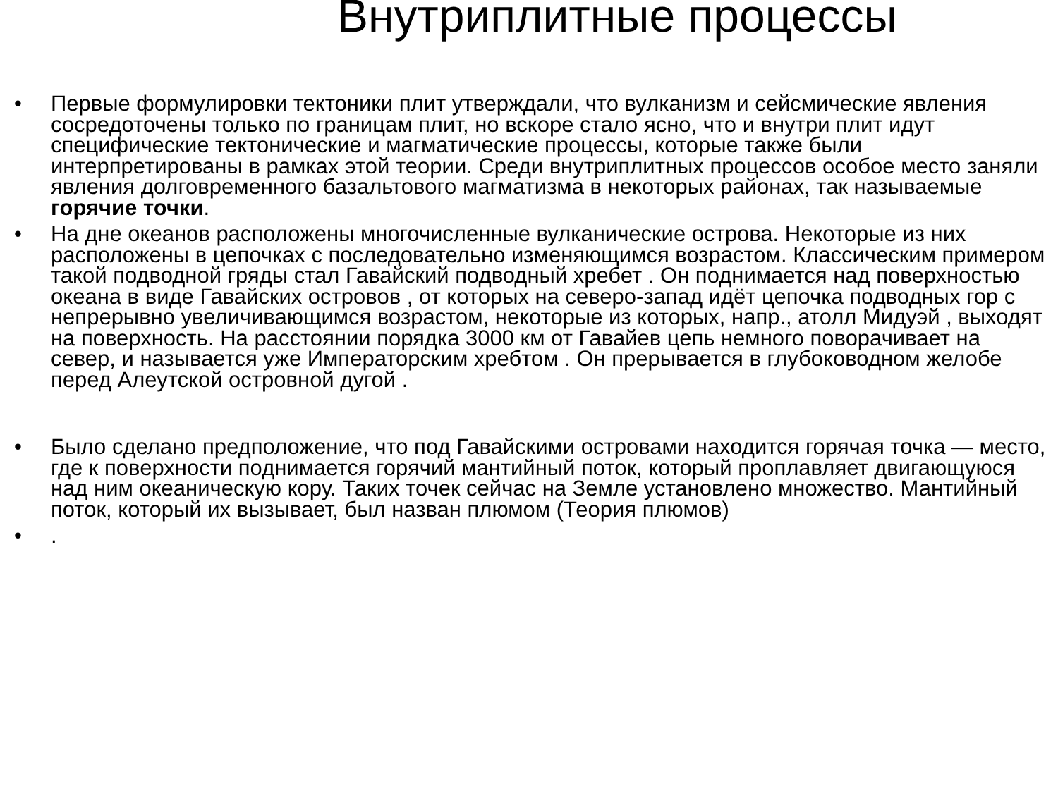Внутриплитные процессы
• Первые формулировки тектоники плит утверждали, что вулканизм и сейсмические явления сосредоточены только по границам плит, но вскоре стало ясно, что и внутри плит идут специфические тектонические и магматические процессы, которые также были интерпретированы в рамках этой теории. Среди внутриплитных процессов особое место заняли явления долговременного базальтового магматизма в некоторых районах, так называемые горячие точки.
• На дне океанов расположены многочисленные вулканические острова. Некоторые из них расположены в цепочках с последовательно изменяющимся возрастом. Классическим примером такой подводной гряды стал Гавайский подводный хребет . Он поднимается над поверхностью океана в виде Гавайских островов , от которых на северо-запад идёт цепочка подводных гор с непрерывно увеличивающимся возрастом, некоторые из которых, напр., атолл Мидуэй , выходят на поверхность. На расстоянии порядка 3000 км от Гавайев цепь немного поворачивает на север, и называется уже Императорским хребтом . Он прерывается в глубоководном желобе перед Алеутской островной дугой .
• Было сделано предположение, что под Гавайскими островами находится горячая точка — место, где к поверхности поднимается горячий мантийный поток, который проплавляет двигающуюся над ним океаническую кору. Таких точек сейчас на Земле установлено множество. Мантийный поток, который их вызывает, был назван плюмом (Теория плюмов)
•.